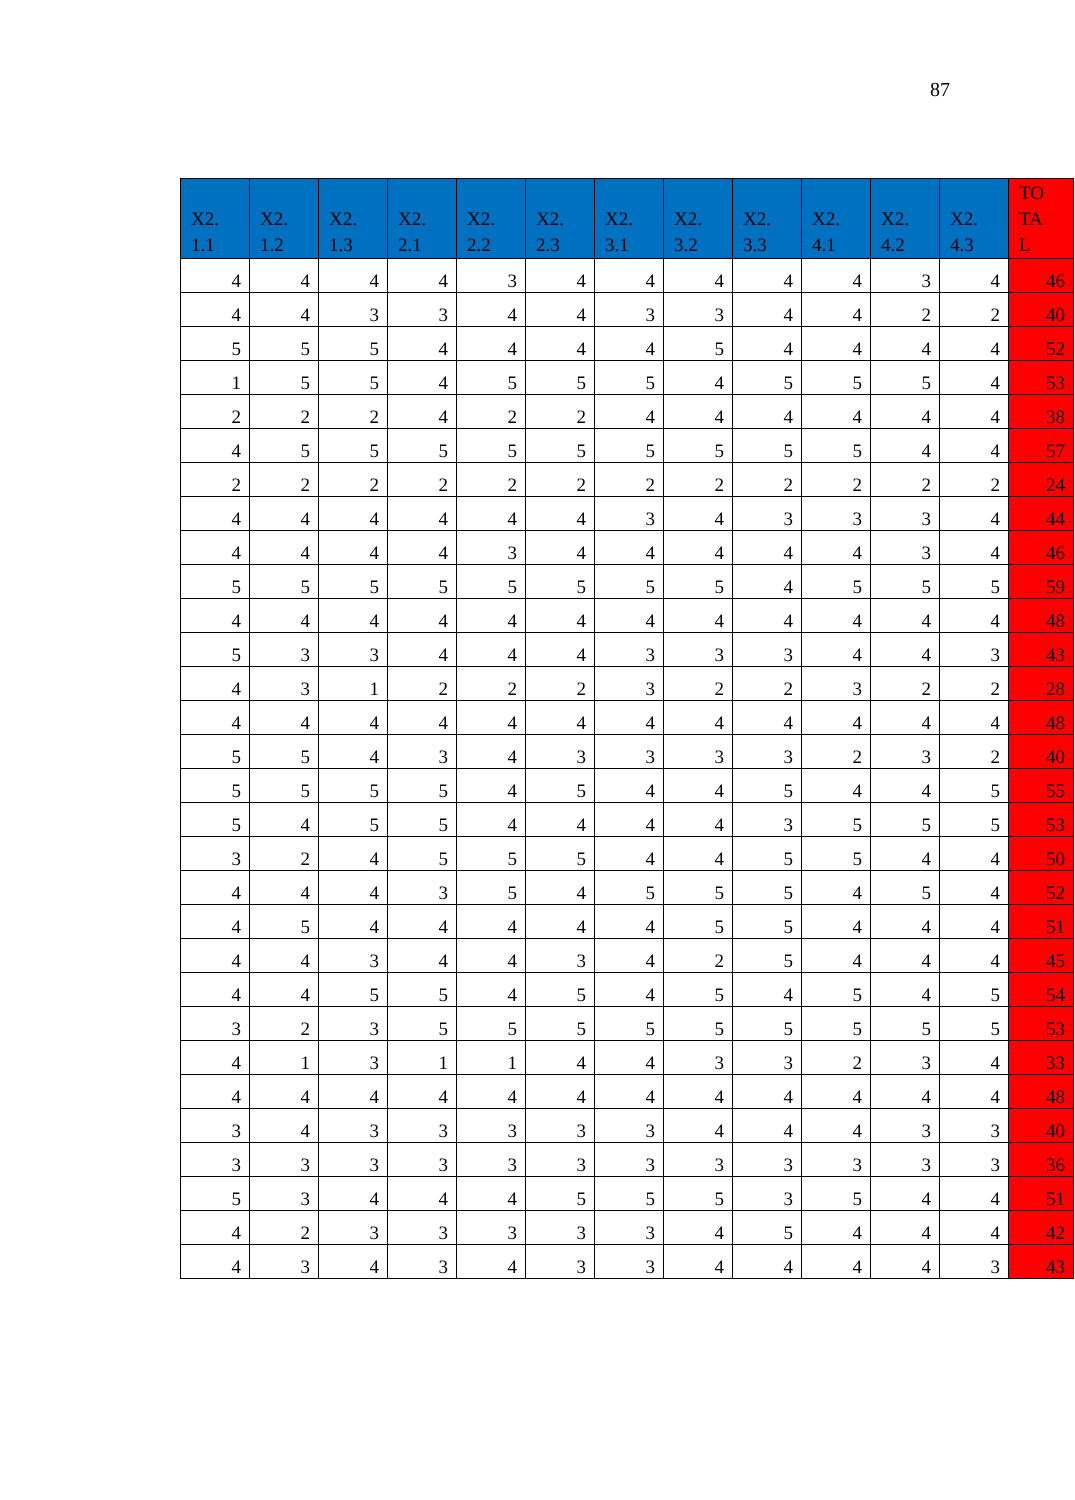87
| X2. 1.1 | X2. 1.2 | X2. 1.3 | X2. 2.1 | X2. 2.2 | X2. 2.3 | X2. 3.1 | X2. 3.2 | X2. 3.3 | X2. 4.1 | X2. 4.2 | X2. 4.3 | TO TA L |
| --- | --- | --- | --- | --- | --- | --- | --- | --- | --- | --- | --- | --- |
| 4 | 4 | 4 | 4 | 3 | 4 | 4 | 4 | 4 | 4 | 3 | 4 | 46 |
| 4 | 4 | 3 | 3 | 4 | 4 | 3 | 3 | 4 | 4 | 2 | 2 | 40 |
| 5 | 5 | 5 | 4 | 4 | 4 | 4 | 5 | 4 | 4 | 4 | 4 | 52 |
| 1 | 5 | 5 | 4 | 5 | 5 | 5 | 4 | 5 | 5 | 5 | 4 | 53 |
| 2 | 2 | 2 | 4 | 2 | 2 | 4 | 4 | 4 | 4 | 4 | 4 | 38 |
| 4 | 5 | 5 | 5 | 5 | 5 | 5 | 5 | 5 | 5 | 4 | 4 | 57 |
| 2 | 2 | 2 | 2 | 2 | 2 | 2 | 2 | 2 | 2 | 2 | 2 | 24 |
| 4 | 4 | 4 | 4 | 4 | 4 | 3 | 4 | 3 | 3 | 3 | 4 | 44 |
| 4 | 4 | 4 | 4 | 3 | 4 | 4 | 4 | 4 | 4 | 3 | 4 | 46 |
| 5 | 5 | 5 | 5 | 5 | 5 | 5 | 5 | 4 | 5 | 5 | 5 | 59 |
| 4 | 4 | 4 | 4 | 4 | 4 | 4 | 4 | 4 | 4 | 4 | 4 | 48 |
| 5 | 3 | 3 | 4 | 4 | 4 | 3 | 3 | 3 | 4 | 4 | 3 | 43 |
| 4 | 3 | 1 | 2 | 2 | 2 | 3 | 2 | 2 | 3 | 2 | 2 | 28 |
| 4 | 4 | 4 | 4 | 4 | 4 | 4 | 4 | 4 | 4 | 4 | 4 | 48 |
| 5 | 5 | 4 | 3 | 4 | 3 | 3 | 3 | 3 | 2 | 3 | 2 | 40 |
| 5 | 5 | 5 | 5 | 4 | 5 | 4 | 4 | 5 | 4 | 4 | 5 | 55 |
| 5 | 4 | 5 | 5 | 4 | 4 | 4 | 4 | 3 | 5 | 5 | 5 | 53 |
| 3 | 2 | 4 | 5 | 5 | 5 | 4 | 4 | 5 | 5 | 4 | 4 | 50 |
| 4 | 4 | 4 | 3 | 5 | 4 | 5 | 5 | 5 | 4 | 5 | 4 | 52 |
| 4 | 5 | 4 | 4 | 4 | 4 | 4 | 5 | 5 | 4 | 4 | 4 | 51 |
| 4 | 4 | 3 | 4 | 4 | 3 | 4 | 2 | 5 | 4 | 4 | 4 | 45 |
| 4 | 4 | 5 | 5 | 4 | 5 | 4 | 5 | 4 | 5 | 4 | 5 | 54 |
| 3 | 2 | 3 | 5 | 5 | 5 | 5 | 5 | 5 | 5 | 5 | 5 | 53 |
| 4 | 1 | 3 | 1 | 1 | 4 | 4 | 3 | 3 | 2 | 3 | 4 | 33 |
| 4 | 4 | 4 | 4 | 4 | 4 | 4 | 4 | 4 | 4 | 4 | 4 | 48 |
| 3 | 4 | 3 | 3 | 3 | 3 | 3 | 4 | 4 | 4 | 3 | 3 | 40 |
| 3 | 3 | 3 | 3 | 3 | 3 | 3 | 3 | 3 | 3 | 3 | 3 | 36 |
| 5 | 3 | 4 | 4 | 4 | 5 | 5 | 5 | 3 | 5 | 4 | 4 | 51 |
| 4 | 2 | 3 | 3 | 3 | 3 | 3 | 4 | 5 | 4 | 4 | 4 | 42 |
| 4 | 3 | 4 | 3 | 4 | 3 | 3 | 4 | 4 | 4 | 4 | 3 | 43 |